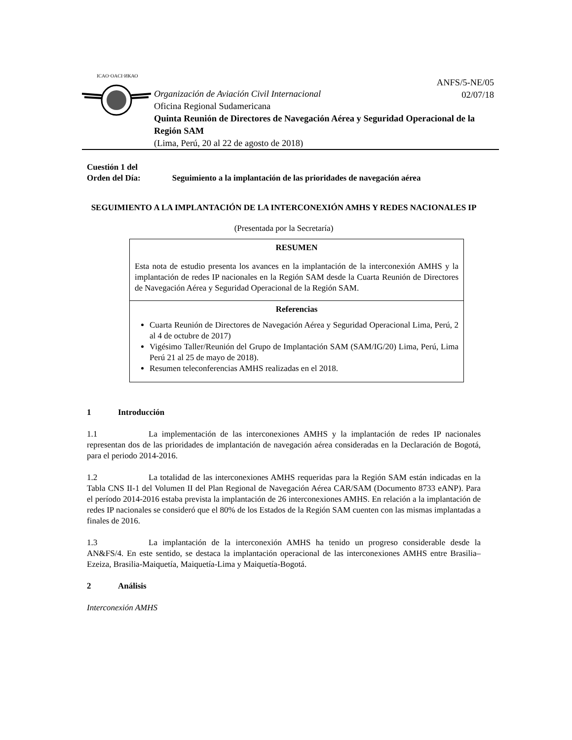ICAO·OACI·ИКАО
ANFS/5-NE/05
02/07/18
Organización de Aviación Civil Internacional
Oficina Regional Sudamericana
Quinta Reunión de Directores de Navegación Aérea y Seguridad Operacional de la Región SAM
(Lima, Perú, 20 al 22 de agosto de 2018)
Cuestión 1 del
Orden del Día: Seguimiento a la implantación de las prioridades de navegación aérea
SEGUIMIENTO A LA IMPLANTACIÓN DE LA INTERCONEXIÓN AMHS Y REDES NACIONALES IP
(Presentada por la Secretaría)
RESUMEN
Esta nota de estudio presenta los avances en la implantación de la interconexión AMHS y la implantación de redes IP nacionales en la Región SAM desde la Cuarta Reunión de Directores de Navegación Aérea y Seguridad Operacional de la Región SAM.
Referencias
Cuarta Reunión de Directores de Navegación Aérea y Seguridad Operacional Lima, Perú, 2 al 4 de octubre de 2017)
Vigésimo Taller/Reunión del Grupo de Implantación SAM (SAM/IG/20) Lima, Perú, Lima Perú 21 al 25 de mayo de 2018).
Resumen teleconferencias AMHS realizadas en el 2018.
1 Introducción
1.1 La implementación de las interconexiones AMHS y la implantación de redes IP nacionales representan dos de las prioridades de implantación de navegación aérea consideradas en la Declaración de Bogotá, para el periodo 2014-2016.
1.2 La totalidad de las interconexiones AMHS requeridas para la Región SAM están indicadas en la Tabla CNS II-1 del Volumen II del Plan Regional de Navegación Aérea CAR/SAM (Documento 8733 eANP). Para el período 2014-2016 estaba prevista la implantación de 26 interconexiones AMHS. En relación a la implantación de redes IP nacionales se consideró que el 80% de los Estados de la Región SAM cuenten con las mismas implantadas a finales de 2016.
1.3 La implantación de la interconexión AMHS ha tenido un progreso considerable desde la AN&FS/4. En este sentido, se destaca la implantación operacional de las interconexiones AMHS entre Brasilia–Ezeiza, Brasilia-Maiquetía, Maiquetía-Lima y Maiquetía-Bogotá.
2 Análisis
Interconexión AMHS